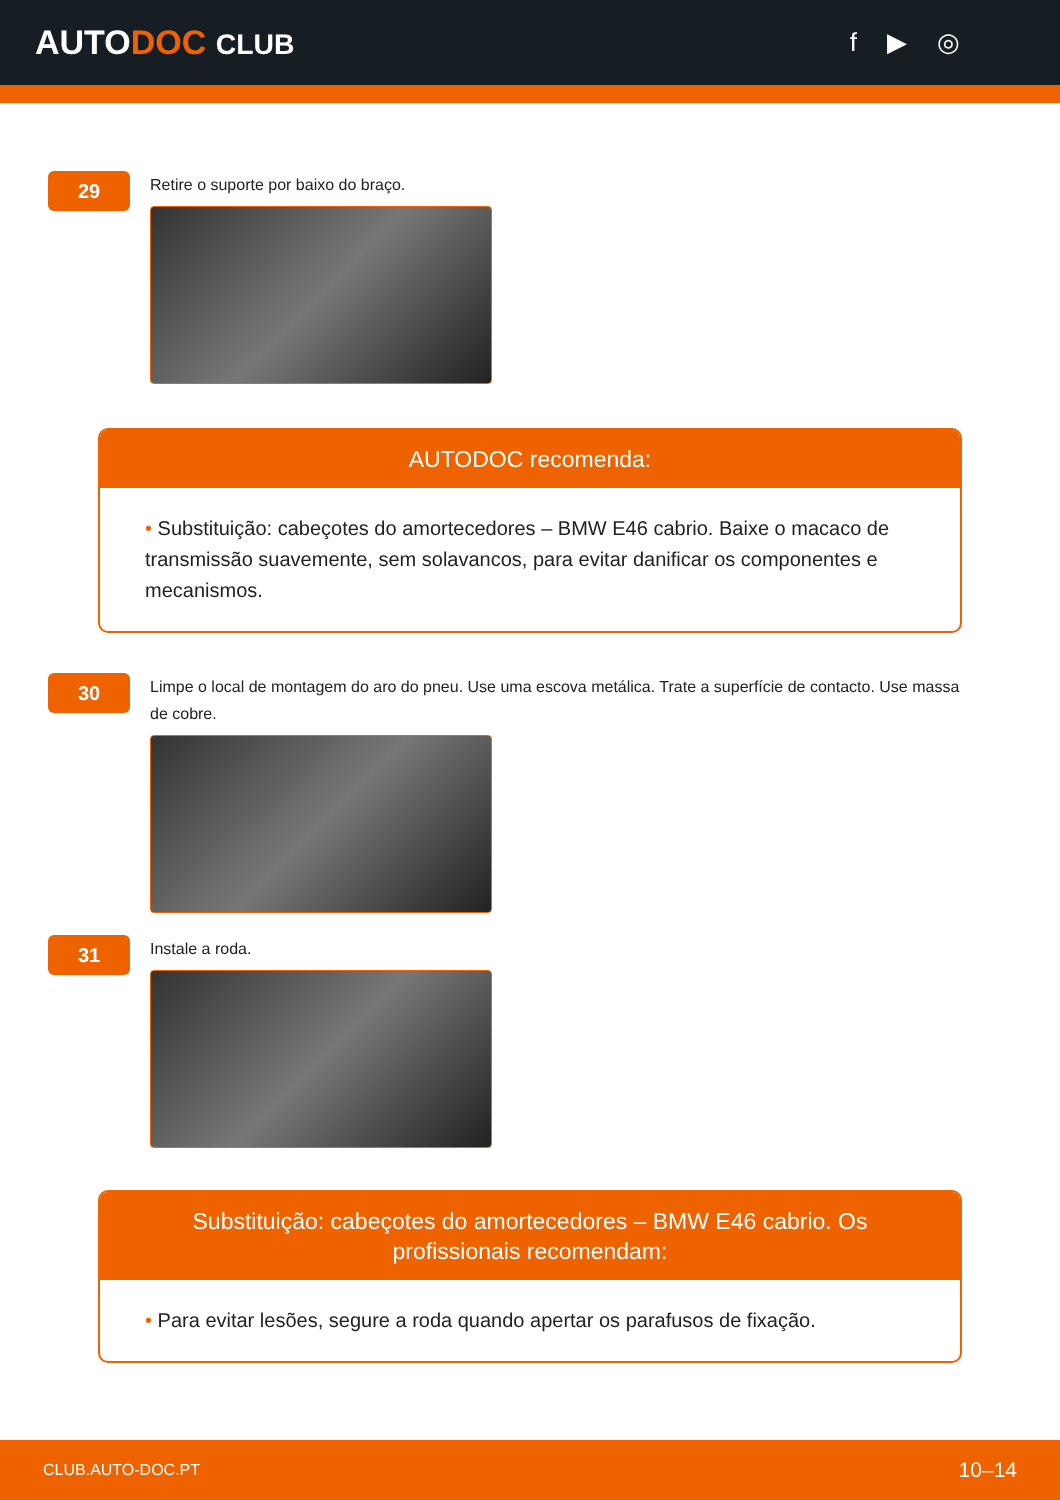AUTODOC CLUB f ▶ ◎
29
Retire o suporte por baixo do braço.
AUTODOC recomenda:
• Substituição: cabeçotes do amortecedores – BMW E46 cabrio. Baixe o macaco de transmissão suavemente, sem solavancos, para evitar danificar os componentes e mecanismos.
30
Limpe o local de montagem do aro do pneu. Use uma escova metálica. Trate a superfície de contacto. Use massa de cobre.
31
Instale a roda.
Substituição: cabeçotes do amortecedores – BMW E46 cabrio. Os profissionais recomendam:
• Para evitar lesões, segure a roda quando apertar os parafusos de fixação.
CLUB.AUTO-DOC.PT 10–14